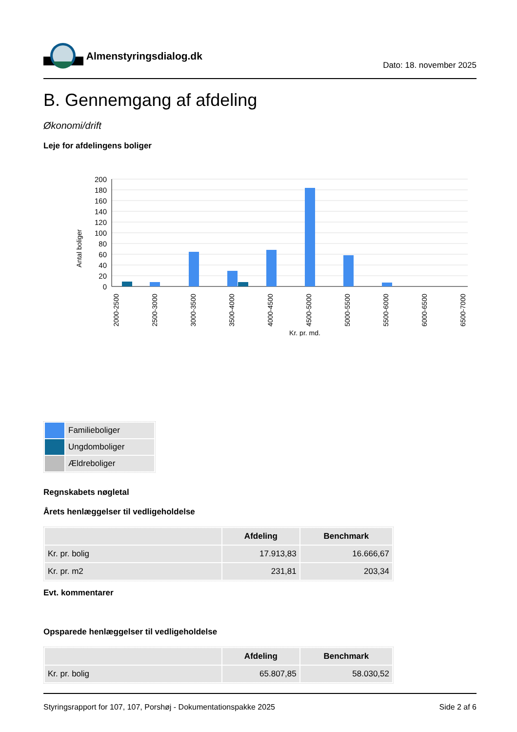Almenstyringsdialog.dk
Dato: 18. november 2025
B. Gennemgang af afdeling
Økonomi/drift
Leje for afdelingens boliger
Antal boliger
200
180
160
140
120
100
80
60
40
20
0
2000-2500
2500-3000
3000-3500
3500-4000
4000-4500
4500-5000
5000-5500
5500-6000
6000-6500
6500-7000
Kr. pr. md.
| | Familieboliger |
| | Ungdomboliger |
| | Ældreboliger |
Regnskabets nøgletal
Årets henlæggelser til vedligeholdelse
| | Afdeling | Benchmark |
| --- | --- | --- |
| Kr. pr. bolig | 17.913,83 | 16.666,67 |
| Kr. pr. m2 | 231,81 | 203,34 |
Evt. kommentarer
Opsparede henlæggelser til vedligeholdelse
| | Afdeling | Benchmark |
| --- | --- | --- |
| Kr. pr. bolig | 65.807,85 | 58.030,52 |
Styringsrapport for 107, 107, Porshøj - Dokumentationspakke 2025 Side 2 af 6